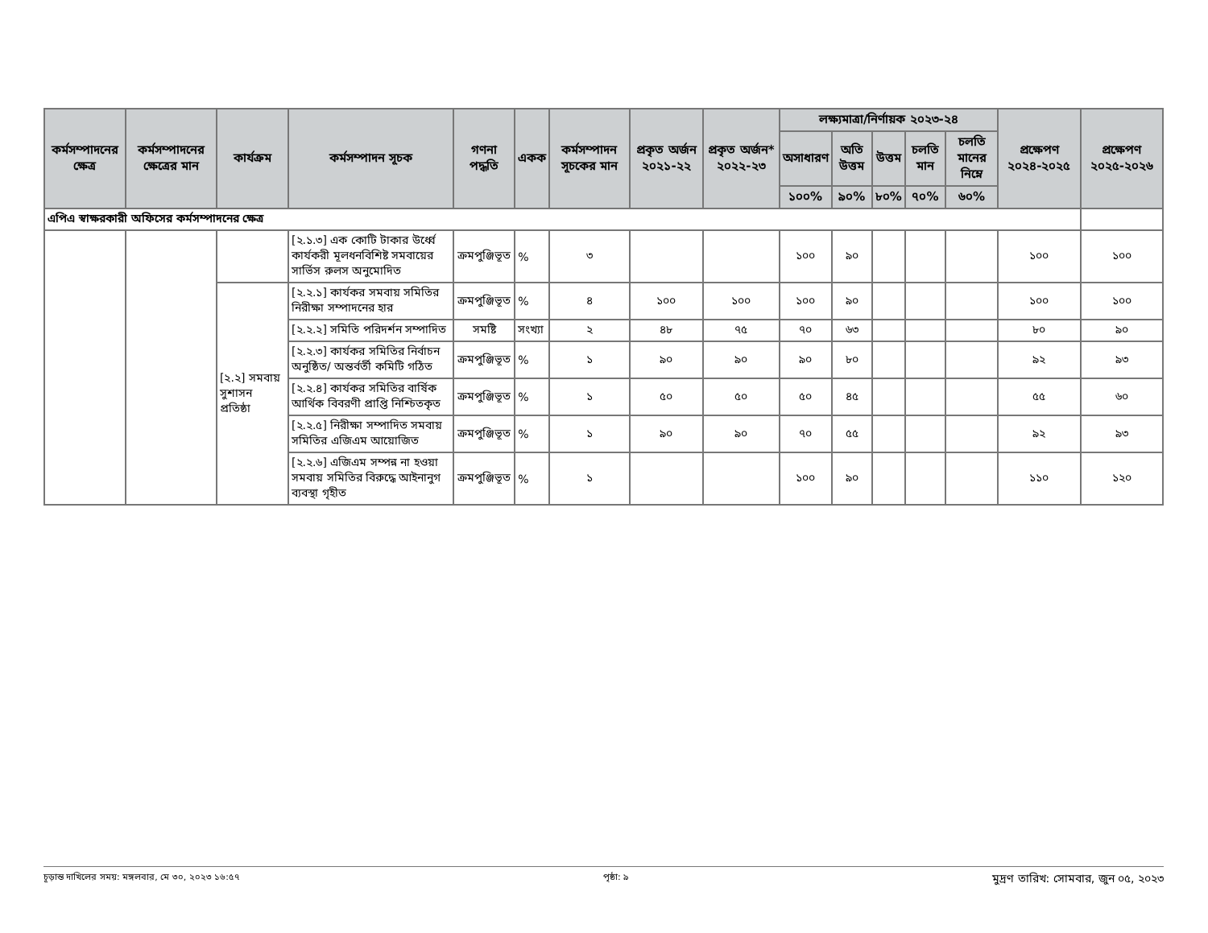| কর্মসম্পাদনের ক্ষেত্র | কর্মসম্পাদনের ক্ষেত্রের মান | কার্যক্রম | কর্মসম্পাদন সূচক | গণনা পদ্ধতি | একক | কর্মসম্পাদন সূচকের মান | প্রকৃত অর্জন ২০২১-২২ | প্রকৃত অর্জন* ২০২২-২৩ | লক্ষ্যমাত্রা/নির্ণায়ক ২০২৩-২৪ | | | | | প্রক্ষেপণ ২০২৪-২০২৫ | প্রক্ষেপণ ২০২৫-২০২৬ |
| --- | --- | --- | --- | --- | --- | --- | --- | --- | --- | --- | --- | --- | --- | --- | --- |
| | | | | | | | | | অসাধারণ | অতি উত্তম | উত্তম | চলতি মান | চলতি মানের নিম্নে | | |
| | | | | | | | | | ১০০% | ৯০% | ৮০% | ৭০% | ৬০% | | |
| এপিএ স্বাক্ষরকারী অফিসের কর্মসম্পাদনের ক্ষেত্র | | | | | | | | | | | | | | | |
| | | | [২.১.৩] এক কোটি টাকার উর্ধ্বে কার্যকরী মূলধনবিশিষ্ট সমবায়ের সার্ভিস রুলস অনুমোদিত | ক্রমপুঞ্জিভূত | % | ৩ | | | ১০০ | ৯০ | | | | ১০০ | ১০০ |
| | | [২.২] সমবায় সুশাসন প্রতিষ্ঠা | [২.২.১] কার্যকর সমবায় সমিতির নিরীক্ষা সম্পাদনের হার | ক্রমপুঞ্জিভূত | % | ৪ | ১০০ | ১০০ | ১০০ | ৯০ | | | | ১০০ | ১০০ |
| | | | [২.২.২] সমিতি পরিদর্শন সম্পাদিত | সমষ্টি | সংখ্যা | ২ | ৪৮ | ৭৫ | ৭০ | ৬৩ | | | | ৮০ | ৯০ |
| | | | [২.২.৩] কার্যকর সমিতির নির্বাচন অনুষ্ঠিত/ অন্তর্বর্তী কমিটি গঠিত | ক্রমপুঞ্জিভূত | % | ১ | ৯০ | ৯০ | ৯০ | ৮০ | | | | ৯২ | ৯৩ |
| | | | [২.২.৪] কার্যকর সমিতির বার্ষিক আর্থিক বিবরণী প্রাপ্তি নিশ্চিতকৃত | ক্রমপুঞ্জিভূত | % | ১ | ৫০ | ৫০ | ৫০ | ৪৫ | | | | ৫৫ | ৬০ |
| | | | [২.২.৫] নিরীক্ষা সম্পাদিত সমবায় সমিতির এজিএম আয়োজিত | ক্রমপুঞ্জিভূত | % | ১ | ৯০ | ৯০ | ৭০ | ৫৫ | | | | ৯২ | ৯৩ |
| | | | [২.২.৬] এজিএম সম্পন্ন না হওয়া সমবায় সমিতির বিরুদ্ধে আইনানুগ ব্যবস্থা গৃহীত | ক্রমপুঞ্জিভূত | % | ১ | | | ১০০ | ৯০ | | | | ১১০ | ১২০ |
চূড়ান্ত দাখিলের সময়: মঙ্গলবার, মে ৩০, ২০২৩ ১৬:৫৭ পৃষ্ঠা: ৯ মুদ্রণ তারিখ: সোমবার, জুন ০৫, ২০২৩